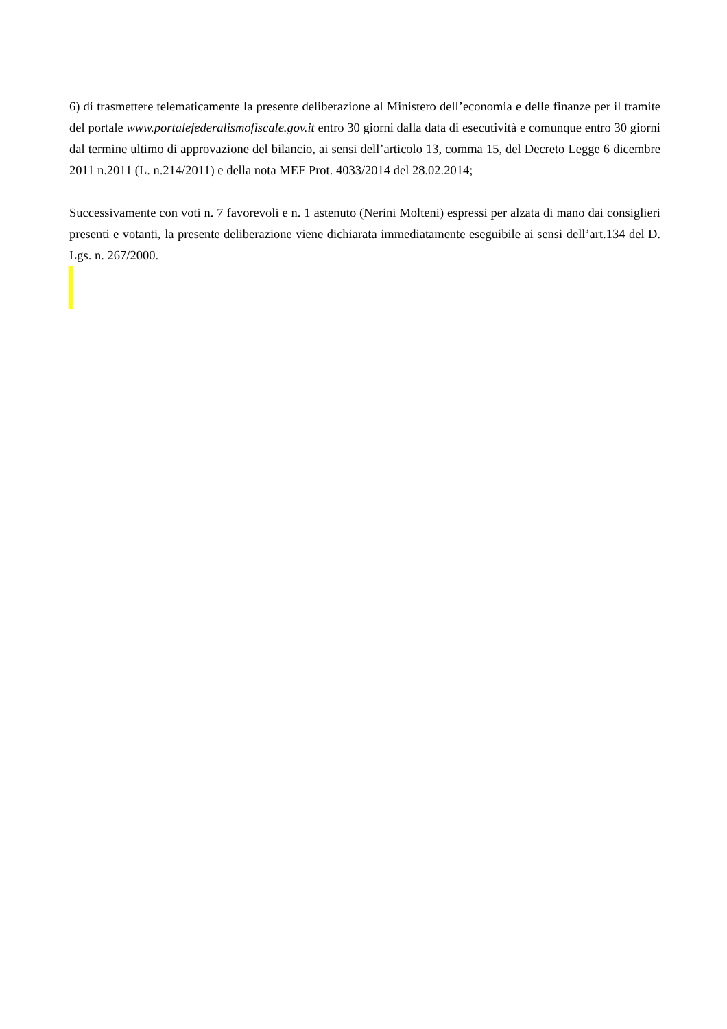6) di trasmettere telematicamente la presente deliberazione al Ministero dell’economia e delle finanze per il tramite del portale www.portalefederalismofiscale.gov.it entro 30 giorni dalla data di esecutività e comunque entro 30 giorni dal termine ultimo di approvazione del bilancio, ai sensi dell’articolo 13, comma 15, del Decreto Legge 6 dicembre 2011 n.2011 (L. n.214/2011) e della nota MEF Prot. 4033/2014 del 28.02.2014;
Successivamente con voti n. 7 favorevoli e n. 1 astenuto (Nerini Molteni) espressi per alzata di mano dai consiglieri presenti e votanti, la presente deliberazione viene dichiarata immediatamente eseguibile ai sensi dell’art.134 del D. Lgs. n. 267/2000.